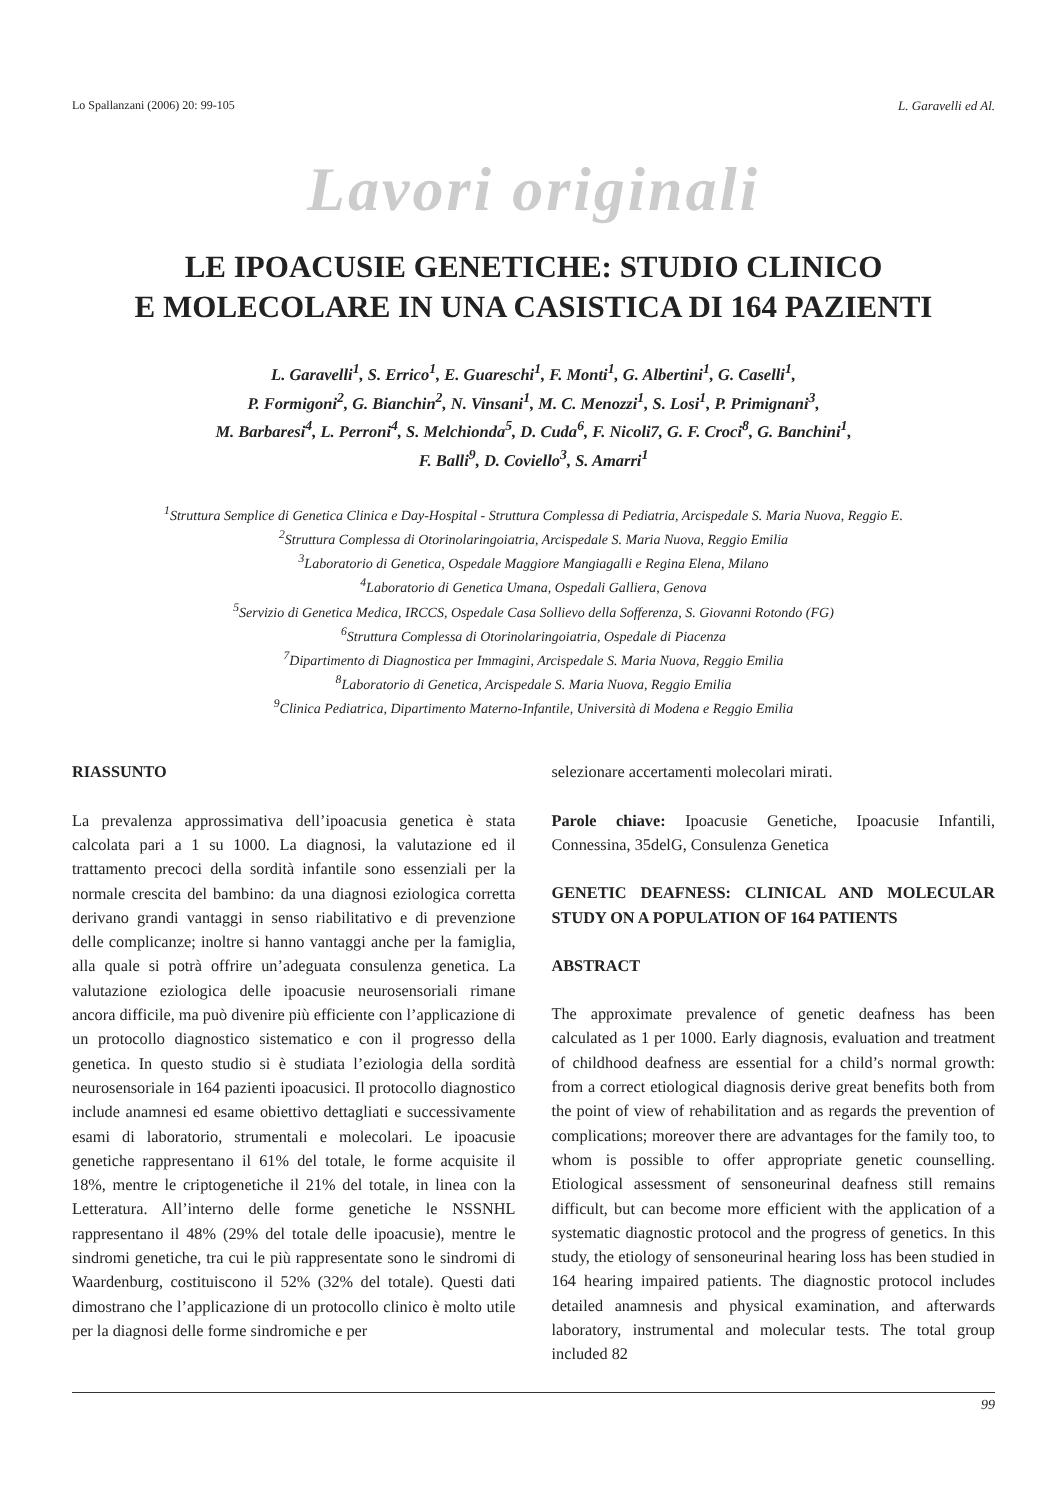Lo Spallanzani (2006) 20: 99-105 L. Garavelli ed Al.
Lavori originali
LE IPOACUSIE GENETICHE: STUDIO CLINICO
E MOLECOLARE IN UNA CASISTICA DI 164 PAZIENTI
L. Garavelli<sup>1</sup>, S. Errico<sup>1</sup>, E. Guareschi<sup>1</sup>, F. Monti<sup>1</sup>, G. Albertini<sup>1</sup>, G. Caselli<sup>1</sup>,
P. Formigoni<sup>2</sup>, G. Bianchin<sup>2</sup>, N. Vinsani<sup>1</sup>, M. C. Menozzi<sup>1</sup>, S. Losi<sup>1</sup>, P. Primignani<sup>3</sup>,
M. Barbaresi<sup>4</sup>, L. Perroni<sup>4</sup>, S. Melchionda<sup>5</sup>, D. Cuda<sup>6</sup>, F. Nicoli7, G. F. Croci<sup>8</sup>, G. Banchini<sup>1</sup>,
F. Balli<sup>9</sup>, D. Coviello<sup>3</sup>, S. Amarri<sup>1</sup>
<sup>1</sup> Struttura Semplice di Genetica Clinica e Day-Hospital - Struttura Complessa di Pediatria, Arcispedale S. Maria Nuova, Reggio E.
<sup>2</sup> Struttura Complessa di Otorinolaringoiatria, Arcispedale S. Maria Nuova, Reggio Emilia
<sup>3</sup> Laboratorio di Genetica, Ospedale Maggiore Mangiagalli e Regina Elena, Milano
<sup>4</sup> Laboratorio di Genetica Umana, Ospedali Galliera, Genova
<sup>5</sup> Servizio di Genetica Medica, IRCCS, Ospedale Casa Sollievo della Sofferenza, S. Giovanni Rotondo (FG)
<sup>6</sup> Struttura Complessa di Otorinolaringoiatria, Ospedale di Piacenza
<sup>7</sup> Dipartimento di Diagnostica per Immagini, Arcispedale S. Maria Nuova, Reggio Emilia
<sup>8</sup> Laboratorio di Genetica, Arcispedale S. Maria Nuova, Reggio Emilia
<sup>9</sup> Clinica Pediatrica, Dipartimento Materno-Infantile, Università di Modena e Reggio Emilia
RIASSUNTO
La prevalenza approssimativa dell’ipoacusia genetica è stata calcolata pari a 1 su 1000. La diagnosi, la valutazione ed il trattamento precoci della sordità infantile sono essenziali per la normale crescita del bambino: da una diagnosi eziologica corretta derivano grandi vantaggi in senso riabilitativo e di prevenzione delle complicanze; inoltre si hanno vantaggi anche per la famiglia, alla quale si potrà offrire un’adeguata consulenza genetica. La valutazione eziologica delle ipoacusie neurosensoriali rimane ancora difficile, ma può divenire più efficiente con l’applicazione di un protocollo diagnostico sistematico e con il progresso della genetica. In questo studio si è studiata l’eziologia della sordità neurosensoriale in 164 pazienti ipoacusici. Il protocollo diagnostico include anamnesi ed esame obiettivo dettagliati e successivamente esami di laboratorio, strumentali e molecolari. Le ipoacusie genetiche rappresentano il 61% del totale, le forme acquisite il 18%, mentre le criptogenetiche il 21% del totale, in linea con la Letteratura. All’interno delle forme genetiche le NSSNHL rappresentano il 48% (29% del totale delle ipoacusie), mentre le sindromi genetiche, tra cui le più rappresentate sono le sindromi di Waardenburg, costituiscono il 52% (32% del totale). Questi dati dimostrano che l’applicazione di un protocollo clinico è molto utile per la diagnosi delle forme sindromiche e per
selezionare accertamenti molecolari mirati.
Parole chiave: Ipoacusie Genetiche, Ipoacusie Infantili, Connessina, 35delG, Consulenza Genetica
GENETIC DEAFNESS: CLINICAL AND MOLECULAR STUDY ON A POPULATION OF 164 PATIENTS
ABSTRACT
The approximate prevalence of genetic deafness has been calculated as 1 per 1000. Early diagnosis, evaluation and treatment of childhood deafness are essential for a child’s normal growth: from a correct etiological diagnosis derive great benefits both from the point of view of rehabilitation and as regards the prevention of complications; moreover there are advantages for the family too, to whom is possible to offer appropriate genetic counselling. Etiological assessment of sensoneurinal deafness still remains difficult, but can become more efficient with the application of a systematic diagnostic protocol and the progress of genetics. In this study, the etiology of sensoneurinal hearing loss has been studied in 164 hearing impaired patients. The diagnostic protocol includes detailed anamnesis and physical examination, and afterwards laboratory, instrumental and molecular tests. The total group included 82
99